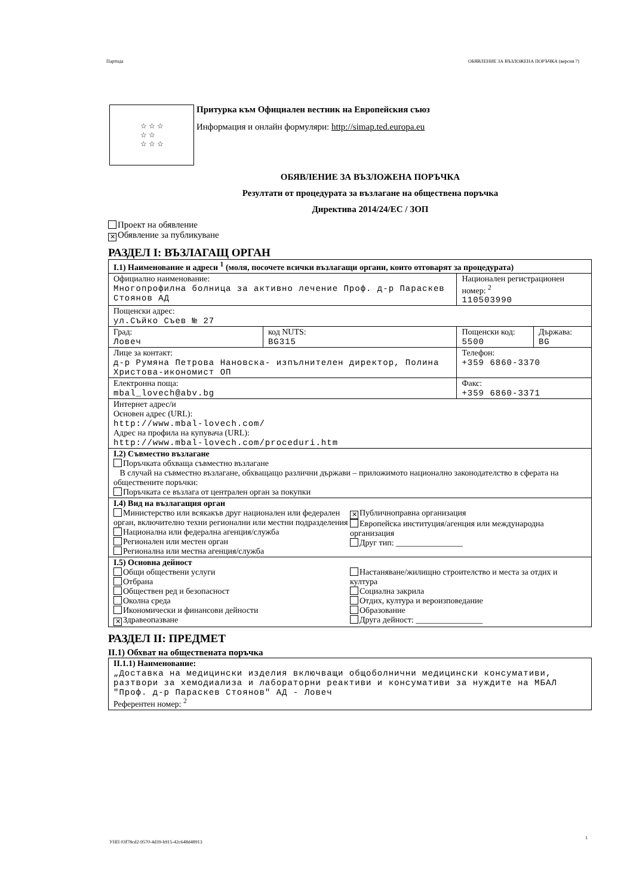Партида ОБЯВЛЕНИЕ ЗА ВЪЗЛОЖЕНА ПОРЪЧКА (версия 7)
☆ ☆ ☆
☆ ☆
☆ ☆ ☆
Притурка към Официален вестник на Европейския съюз
Информация и онлайн формуляри: http://simap.ted.europa.eu
ОБЯВЛЕНИЕ ЗА ВЪЗЛОЖЕНА ПОРЪЧКА
Резултати от процедурата за възлагане на обществена поръчка
Директива 2014/24/ЕС / ЗОП
Проект на обявление
✕ Обявление за публикуване
РАЗДЕЛ I: ВЪЗЛАГАЩ ОРГАН
| I.1) Наименование и адреси <sup>1</sup> (моля, посочете всички възлагащи органи, които отговарят за процедурата) | | | |
| Официално наименование: Многопрофилна болница за активно лечение Проф. д-р Параскев Стоянов АД | | Национален регистрационен номер: <sup>2</sup> 110503990 | |
| Пощенски адрес: ул.Съйко Съев № 27 | | | |
| Град: Ловеч | код NUTS: BG315 | Пощенски код: 5500 | Държава: BG |
| Лице за контакт: д-р Румяна Петрова Нановска- изпълнителен директор, Полина Христова-икономист ОП | | Телефон: +359 6860-3370 | |
| Електронна поща: mbal_lovech@abv.bg | | Факс: +359 6860-3371 | |
| Интернет адрес/и Основен адрес (URL): http://www.mbal-lovech.com/ Адрес на профила на купувача (URL): http://www.mbal-lovech.com/proceduri.htm | | | |
| I.2) Съвместно възлагане Поръчката обхваща съвместно възлагане В случай на съвместно възлагане, обхващащо различни държави – приложимото национално законодателство в сферата на обществените поръчки: Поръчката се възлага от централен орган за покупки | | | |
| I.4) Вид на възлагащия орган Министерство или всякакъв друг национален или федерален орган, включително техни регионални или местни подразделения Национална или федерална агенция/служба Регионален или местен орган Регионална или местна агенция/служба ✕ Публичноправна организация Европейска институция/агенция или международна организация Друг тип: ________________ | | | |
| I.5) Основна дейност Общи обществени услуги Отбрана Обществен ред и безопасност Околна среда Икономически и финансови дейности ✕ Здравеопазване Настаняване/жилищно строителство и места за отдих и култура Социална закрила Отдих, култура и вероизповедание Образование Друга дейност: ________________ | | | |
РАЗДЕЛ II: ПРЕДМЕТ
II.1) Обхват на обществената поръчка
| II.1.1) Наименование: „Доставка на медицински изделия включващи общоболнични медицински консумативи, разтвори за хемодиализа и лабораторни реактиви и консумативи за нуждите на МБАЛ "Проф. д-р Параскев Стоянов" АД - Ловеч Референтен номер: <sup>2</sup> |
УНП 03f78cd2-9570-4d39-b915-42c648d48913
1